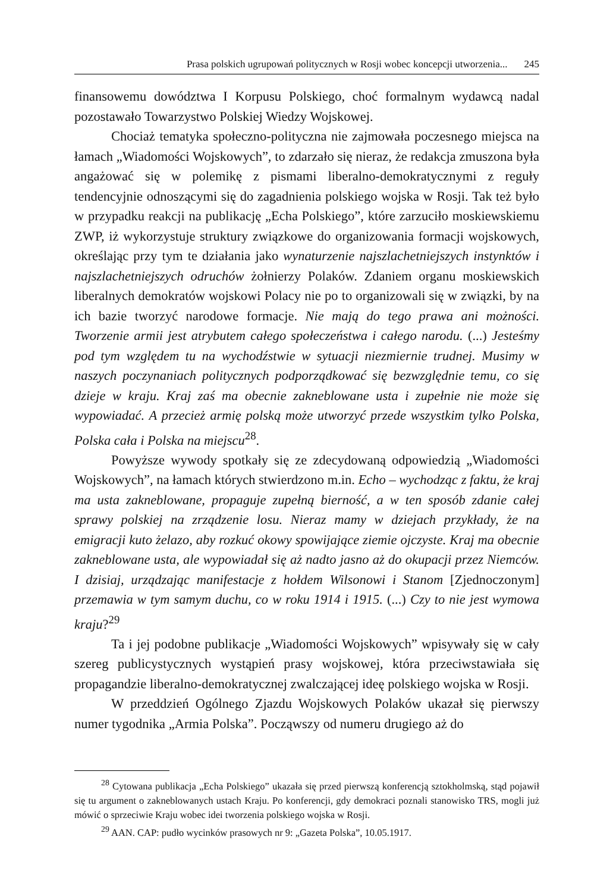Prasa polskich ugrupowań politycznych w Rosji wobec koncepcji utworzenia... 245
finansowemu dowództwa I Korpusu Polskiego, choć formalnym wydawcą nadal pozostawało Towarzystwo Polskiej Wiedzy Wojskowej.
Chociaż tematyka społeczno-polityczna nie zajmowała poczesnego miejsca na łamach „Wiadomości Wojskowych”, to zdarzało się nieraz, że redakcja zmuszona była angażować się w polemikę z pismami liberalno-demokratycznymi z reguły tendencyjnie odnoszącymi się do zagadnienia polskiego wojska w Rosji. Tak też było w przypadku reakcji na publikację „Echa Polskiego”, które zarzuciło moskiewskiemu ZWP, iż wykorzystuje struktury związkowe do organizowania formacji wojskowych, określając przy tym te działania jako wynaturzenie najszlachetniejszych instynktów i najszlachetniejszych odruchów żołnierzy Polaków. Zdaniem organu moskiewskich liberalnych demokratów wojskowi Polacy nie po to organizowali się w związki, by na ich bazie tworzyć narodowe formacje. Nie mają do tego prawa ani możności. Tworzenie armii jest atrybutem całego społeczeństwa i całego narodu. (...) Jesteśmy pod tym względem tu na wychodźstwie w sytuacji niezmiernie trudnej. Musimy w naszych poczynaniach politycznych podporządkować się bezwzględnie temu, co się dzieje w kraju. Kraj zaś ma obecnie zakneblowane usta i zupełnie nie może się wypowiadać. A przecież armię polską może utworzyć przede wszystkim tylko Polska, Polska cała i Polska na miejscu<sup>28</sup>.
Powyższe wywody spotkały się ze zdecydowaną odpowiedzią „Wiadomości Wojskowych”, na łamach których stwierdzono m.in. Echo – wychodząc z faktu, że kraj ma usta zakneblowane, propaguje zupełną bierność, a w ten sposób zdanie całej sprawy polskiej na zrządzenie losu. Nieraz mamy w dziejach przykłady, że na emigracji kuto żelazo, aby rozkuć okowy spowijające ziemie ojczyste. Kraj ma obecnie zakneblowane usta, ale wypowiadał się aż nadto jasno aż do okupacji przez Niemców. I dzisiaj, urządzając manifestacje z hołdem Wilsonowi i Stanom [Zjednoczonym] przemawia w tym samym duchu, co w roku 1914 i 1915. (...) Czy to nie jest wymowa kraju?<sup>29</sup>
Ta i jej podobne publikacje „Wiadomości Wojskowych” wpisywały się w cały szereg publicystycznych wystąpień prasy wojskowej, która przeciwstawiała się propagandzie liberalno-demokratycznej zwalczającej ideę polskiego wojska w Rosji.
W przeddzień Ogólnego Zjazdu Wojskowych Polaków ukazał się pierwszy numer tygodnika „Armia Polska”. Począwszy od numeru drugiego aż do
<sup>28</sup> Cytowana publikacja „Echa Polskiego” ukazała się przed pierwszą konferencją sztokholmską, stąd pojawił się tu argument o zakneblowanych ustach Kraju. Po konferencji, gdy demokraci poznali stanowisko TRS, mogli już mówić o sprzeciwie Kraju wobec idei tworzenia polskiego wojska w Rosji.
<sup>29</sup> AAN. CAP: pudło wycinków prasowych nr 9: „Gazeta Polska”, 10.05.1917.